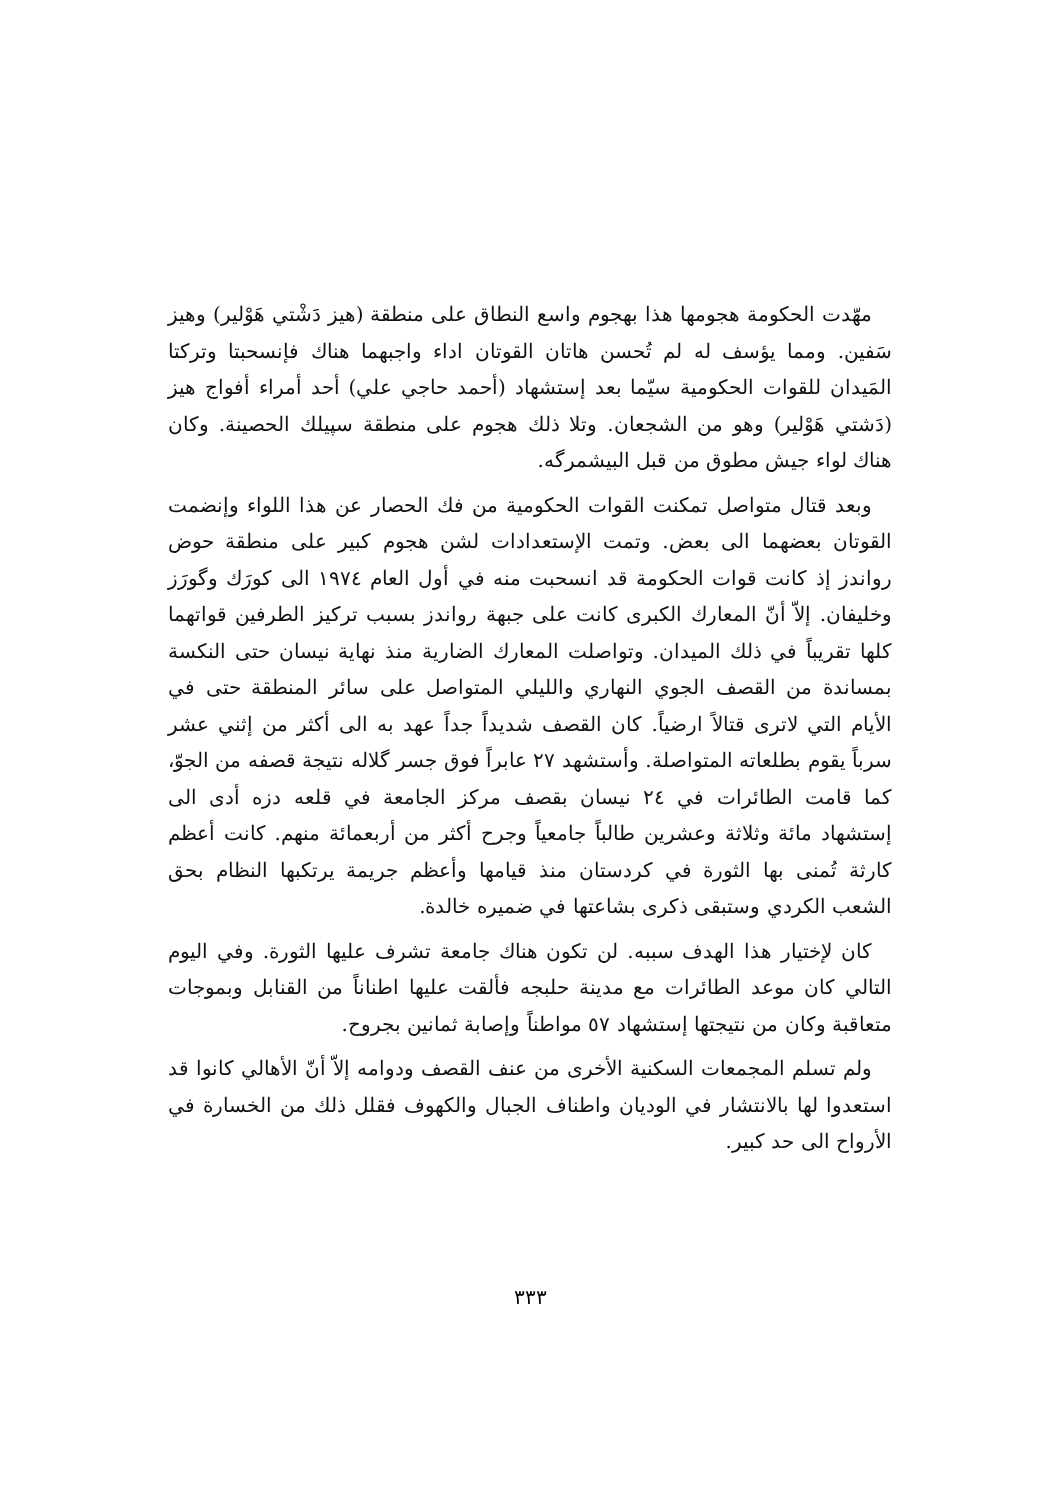مهّدت الحكومة هجومها هذا بهجوم واسع النطاق على منطقة (هيز دَشْتي هَوْلير) وهيز سَفين. ومما يؤسف له لم تُحسن هاتان القوتان اداء واجبهما هناك فإنسحبتا وتركتا المَيدان للقوات الحكومية سيّما بعد إستشهاد (أحمد حاجي علي) أحد أمراء أفواج هيز (دَشتي هَوْلير) وهو من الشجعان. وتلا ذلك هجوم على منطقة سپيلك الحصينة. وكان هناك لواء جيش مطوق من قبل البيشمرگه.
وبعد قتال متواصل تمكنت القوات الحكومية من فك الحصار عن هذا اللواء وإنضمت القوتان بعضهما الى بعض. وتمت الإستعدادات لشن هجوم كبير على منطقة حوض رواندز إذ كانت قوات الحكومة قد انسحبت منه في أول العام ١٩٧٤ الى كورَك وگورَز وخليفان. إلاّ أنّ المعارك الكبرى كانت على جبهة رواندز بسبب تركيز الطرفين قواتهما كلها تقريباً في ذلك الميدان. وتواصلت المعارك الضارية منذ نهاية نيسان حتى النكسة بمساندة من القصف الجوي النهاري والليلي المتواصل على سائر المنطقة حتى في الأيام التي لاترى قتالاً ارضياً. كان القصف شديداً جداً عهد به الى أكثر من إثني عشر سرباً يقوم بطلعاته المتواصلة. وأستشهد ٢٧ عابراً فوق جسر گلاله نتيجة قصفه من الجوّ، كما قامت الطائرات في ٢٤ نيسان بقصف مركز الجامعة في قلعه دزه أدى الى إستشهاد مائة وثلاثة وعشرين طالباً جامعياً وجرح أكثر من أربعمائة منهم. كانت أعظم كارثة تُمنى بها الثورة في كردستان منذ قيامها وأعظم جريمة يرتكبها النظام بحق الشعب الكردي وستبقى ذكرى بشاعتها في ضميره خالدة.
كان لإختيار هذا الهدف سببه. لن تكون هناك جامعة تشرف عليها الثورة. وفي اليوم التالي كان موعد الطائرات مع مدينة حلبجه فألقت عليها اطناناً من القنابل وبموجات متعاقبة وكان من نتيجتها إستشهاد ٥٧ مواطناً وإصابة ثمانين بجروح.
ولم تسلم المجمعات السكنية الأخرى من عنف القصف ودوامه إلاّ أنّ الأهالي كانوا قد استعدوا لها بالانتشار في الوديان واطناف الجبال والكهوف فقلل ذلك من الخسارة في الأرواح الى حد كبير.
٣٣٣